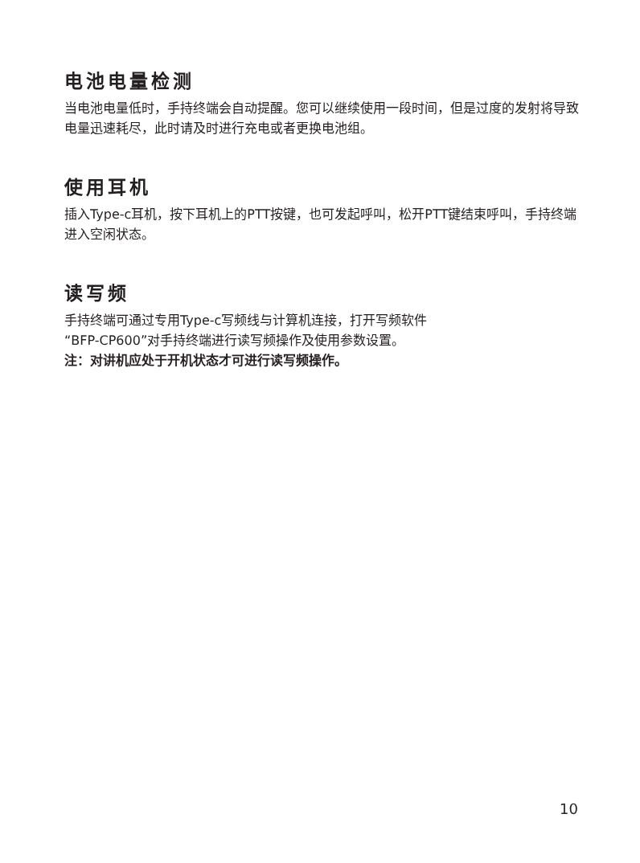电池电量检测
当电池电量低时，手持终端会自动提醒。您可以继续使用一段时间，但是过度的发射将导致电量迅速耗尽，此时请及时进行充电或者更换电池组。
使用耳机
插入Type-c耳机，按下耳机上的PTT按键，也可发起呼叫，松开PTT键结束呼叫，手持终端进入空闲状态。
读写频
手持终端可通过专用Type-c写频线与计算机连接，打开写频软件
“BFP-CP600”对手持终端进行读写频操作及使用参数设置。
注：对讲机应处于开机状态才可进行读写频操作。
10